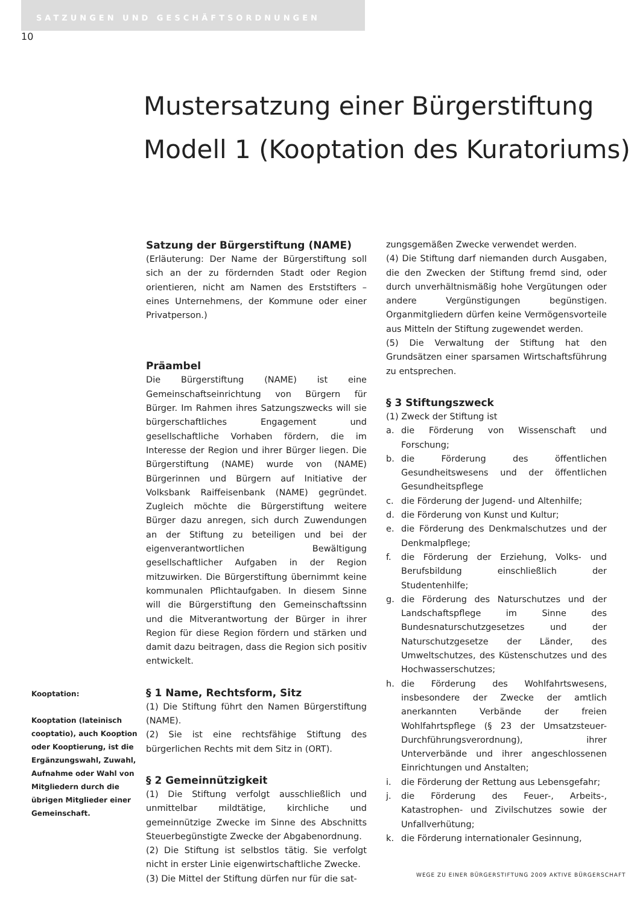SATZUNGEN UND GESCHÄFTSORDNUNGEN
10
Mustersatzung einer Bürgerstiftung
Modell 1 (Kooptation des Kuratoriums)
Kooptation:
Kooptation (lateinisch cooptatio), auch Kooption oder Kooptierung, ist die Ergänzungswahl, Zuwahl, Aufnahme oder Wahl von Mitgliedern durch die übrigen Mitglieder einer Gemeinschaft.
Satzung der Bürgerstiftung (NAME)
(Erläuterung: Der Name der Bürgerstiftung soll sich an der zu fördernden Stadt oder Region orientieren, nicht am Namen des Erststifters – eines Unternehmens, der Kommune oder einer Privatperson.)
Präambel
Die Bürgerstiftung (NAME) ist eine Gemeinschaftseinrichtung von Bürgern für Bürger. Im Rahmen ihres Satzungszwecks will sie bürgerschaftliches Engagement und gesellschaftliche Vorhaben fördern, die im Interesse der Region und ihrer Bürger liegen. Die Bürgerstiftung (NAME) wurde von (NAME) Bürgerinnen und Bürgern auf Initiative der Volksbank Raiffeisenbank (NAME) gegründet. Zugleich möchte die Bürgerstiftung weitere Bürger dazu anregen, sich durch Zuwendungen an der Stiftung zu beteiligen und bei der eigenverantwortlichen Bewältigung gesellschaftlicher Aufgaben in der Region mitzuwirken. Die Bürgerstiftung übernimmt keine kommunalen Pflichtaufgaben. In diesem Sinne will die Bürgerstiftung den Gemeinschaftssinn und die Mitverantwortung der Bürger in ihrer Region für diese Region fördern und stärken und damit dazu beitragen, dass die Region sich positiv entwickelt.
§ 1 Name, Rechtsform, Sitz
(1) Die Stiftung führt den Namen Bürgerstiftung (NAME).
(2) Sie ist eine rechtsfähige Stiftung des bürgerlichen Rechts mit dem Sitz in (ORT).
§ 2 Gemeinnützigkeit
(1) Die Stiftung verfolgt ausschließlich und unmittelbar mildtätige, kirchliche und gemeinnützige Zwecke im Sinne des Abschnitts Steuerbegünstigte Zwecke der Abgabenordnung.
(2) Die Stiftung ist selbstlos tätig. Sie verfolgt nicht in erster Linie eigenwirtschaftliche Zwecke.
(3) Die Mittel der Stiftung dürfen nur für die sat-
zungsgemäßen Zwecke verwendet werden.
(4) Die Stiftung darf niemanden durch Ausgaben, die den Zwecken der Stiftung fremd sind, oder durch unverhältnismäßig hohe Vergütungen oder andere Vergünstigungen begünstigen. Organmitgliedern dürfen keine Vermögensvorteile aus Mitteln der Stiftung zugewendet werden.
(5) Die Verwaltung der Stiftung hat den Grundsätzen einer sparsamen Wirtschaftsführung zu entsprechen.
§ 3 Stiftungszweck
(1) Zweck der Stiftung ist
a. die Förderung von Wissenschaft und Forschung;
b. die Förderung des öffentlichen Gesundheitswesens und der öffentlichen Gesundheitspflege
c. die Förderung der Jugend- und Altenhilfe;
d. die Förderung von Kunst und Kultur;
e. die Förderung des Denkmalschutzes und der Denkmalpflege;
f. die Förderung der Erziehung, Volks- und Berufsbildung einschließlich der Studentenhilfe;
g. die Förderung des Naturschutzes und der Landschaftspflege im Sinne des Bundesnaturschutzgesetzes und der Naturschutzgesetze der Länder, des Umweltschutzes, des Küstenschutzes und des Hochwasserschutzes;
h. die Förderung des Wohlfahrtswesens, insbesondere der Zwecke der amtlich anerkannten Verbände der freien Wohlfahrtspflege (§ 23 der Umsatzsteuer-Durchführungsverordnung), ihrer Unterverbände und ihrer angeschlossenen Einrichtungen und Anstalten;
i. die Förderung der Rettung aus Lebensgefahr;
j. die Förderung des Feuer-, Arbeits-, Katastrophen- und Zivilschutzes sowie der Unfallverhütung;
k. die Förderung internationaler Gesinnung,
WEGE ZU EINER BÜRGERSTIFTUNG 2009 AKTIVE BÜRGERSCHAFT